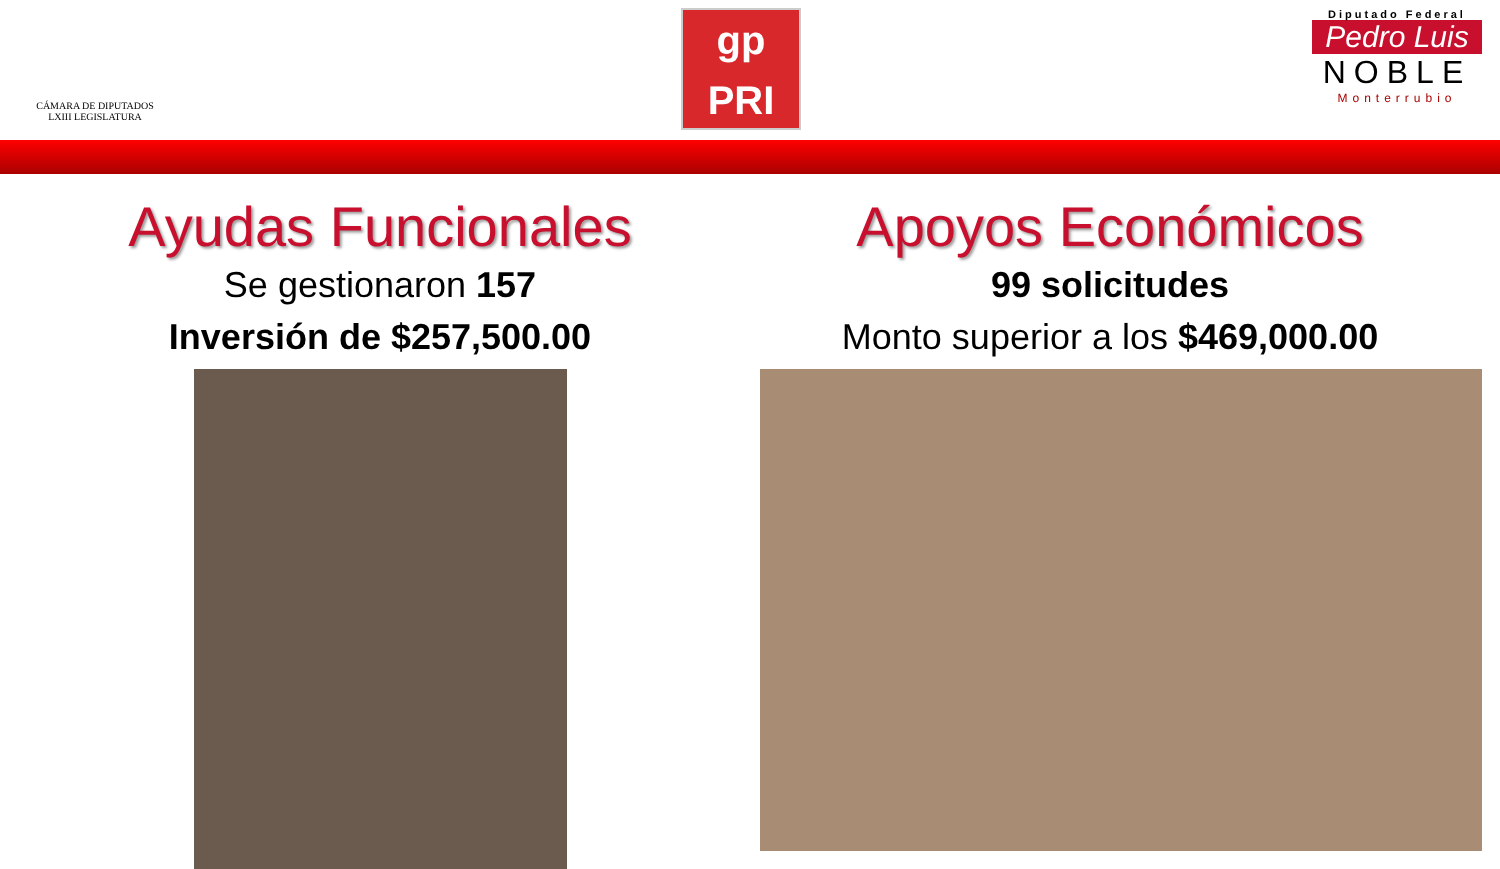CÁMARA DE DIPUTADOS
LXIII LEGISLATURA
gp
PRI
Diputado Federal
Pedro Luis
NOBLE
Monterrubio
Ayudas Funcionales
Se gestionaron 157
Inversión de $257,500.00
Apoyos Económicos
99 solicitudes
Monto superior a los $469,000.00